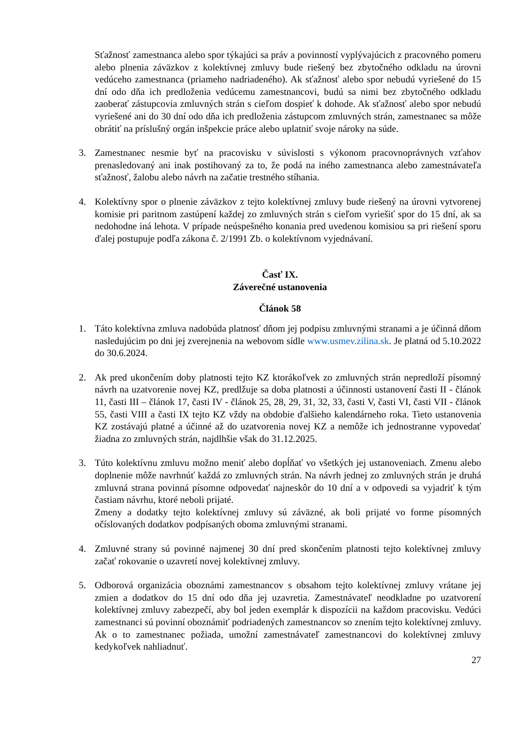Sťažnosť zamestnanca alebo spor týkajúci sa práv a povinností vyplývajúcich z pracovného pomeru alebo plnenia záväzkov z kolektívnej zmluvy bude riešený bez zbytočného odkladu na úrovni vedúceho zamestnanca (priameho nadriadeného). Ak sťažnosť alebo spor nebudú vyriešené do 15 dní odo dňa ich predloženia vedúcemu zamestnancovi, budú sa nimi bez zbytočného odkladu zaoberať zástupcovia zmluvných strán s cieľom dospieť k dohode. Ak sťažnosť alebo spor nebudú vyriešené ani do 30 dní odo dňa ich predloženia zástupcom zmluvných strán, zamestnanec sa môže obrátiť na príslušný orgán inšpekcie práce alebo uplatniť svoje nároky na súde.
3. Zamestnanec nesmie byť na pracovisku v súvislosti s výkonom pracovnoprávnych vzťahov prenasledovaný ani inak postihovaný za to, že podá na iného zamestnanca alebo zamestnávateľa sťažnosť, žalobu alebo návrh na začatie trestného stíhania.
4. Kolektívny spor o plnenie záväzkov z tejto kolektívnej zmluvy bude riešený na úrovni vytvorenej komisie pri paritnom zastúpení každej zo zmluvných strán s cieľom vyriešiť spor do 15 dní, ak sa nedohodne iná lehota. V prípade neúspešného konania pred uvedenou komisiou sa pri riešení sporu ďalej postupuje podľa zákona č. 2/1991 Zb. o kolektívnom vyjednávaní.
Časť IX.
Záverečné ustanovenia
Článok 58
1. Táto kolektívna zmluva nadobúda platnosť dňom jej podpisu zmluvnými stranami a je účinná dňom nasledujúcim po dni jej zverejnenia na webovom sídle www.usmev.zilina.sk. Je platná od 5.10.2022 do 30.6.2024.
2. Ak pred ukončením doby platnosti tejto KZ ktorákoľvek zo zmluvných strán nepredloží písomný návrh na uzatvorenie novej KZ, predlžuje sa doba platnosti a účinnosti ustanovení časti II - článok 11, časti III – článok 17, časti IV - článok 25, 28, 29, 31, 32, 33, časti V, časti VI, časti VII - článok 55, časti VIII a časti IX tejto KZ vždy na obdobie ďalšieho kalendárneho roka. Tieto ustanovenia KZ zostávajú platné a účinné až do uzatvorenia novej KZ a nemôže ich jednostranne vypovedať žiadna zo zmluvných strán, najdlhšie však do 31.12.2025.
3. Túto kolektívnu zmluvu možno meniť alebo dopĺňať vo všetkých jej ustanoveniach. Zmenu alebo doplnenie môže navrhnúť každá zo zmluvných strán. Na návrh jednej zo zmluvných strán je druhá zmluvná strana povinná písomne odpovedať najneskôr do 10 dní a v odpovedi sa vyjadriť k tým častiam návrhu, ktoré neboli prijaté.
Zmeny a dodatky tejto kolektívnej zmluvy sú záväzné, ak boli prijaté vo forme písomných očíslovaných dodatkov podpísaných oboma zmluvnými stranami.
4. Zmluvné strany sú povinné najmenej 30 dní pred skončením platnosti tejto kolektívnej zmluvy začať rokovanie o uzavretí novej kolektívnej zmluvy.
5. Odborová organizácia oboznámi zamestnancov s obsahom tejto kolektívnej zmluvy vrátane jej zmien a dodatkov do 15 dní odo dňa jej uzavretia. Zamestnávateľ neodkladne po uzatvorení kolektívnej zmluvy zabezpečí, aby bol jeden exemplár k dispozícii na každom pracovisku. Vedúci zamestnanci sú povinní oboznámiť podriadených zamestnancov so znením tejto kolektívnej zmluvy. Ak o to zamestnanec požiada, umožní zamestnávateľ zamestnancovi do kolektívnej zmluvy kedykoľvek nahliadnuť.
27